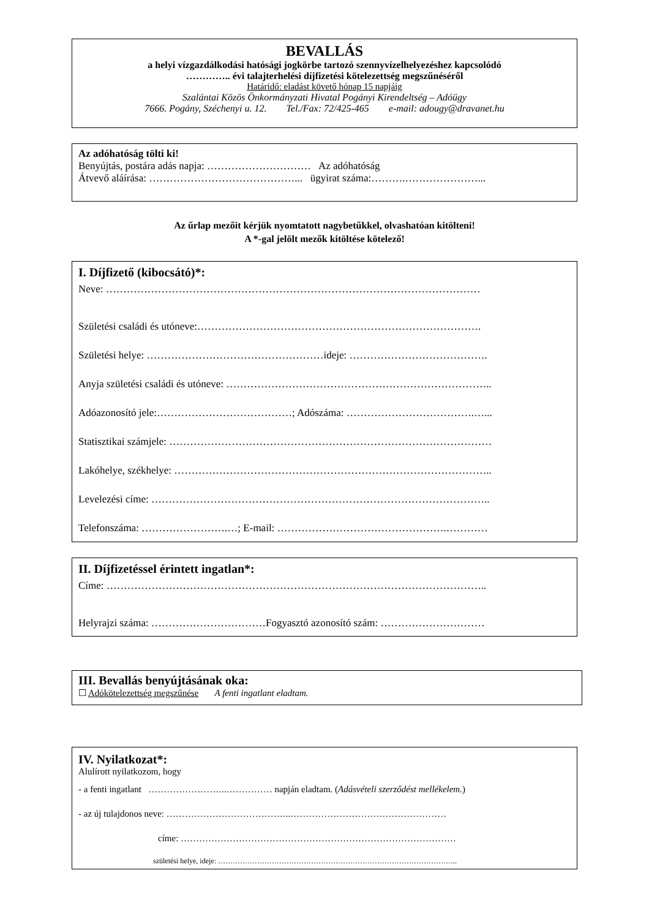BEVALLÁS
a helyi vízgazdálkodási hatósági jogkörbe tartozó szennyvízelhelyezéshez kapcsolódó
………….. évi talajterhelési díjfizetési kötelezettség megszűnéséről
Határidő: eladást követő hónap 15 napjáig
Szalántai Közös Önkormányzati Hivatal Pogányi Kirendeltség – Adóügy
7666. Pogány, Széchenyi u. 12. Tel./Fax: 72/425-465 e-mail: adougy@dravanet.hu
Az adóhatóság tölti ki!
Benyújtás, postára adás napja: ………………………… Az adóhatóság
Átvevő aláírása: ……………………………………... ügyirat száma:……….…………………...
Az űrlap mezőit kérjük nyomtatott nagybetűkkel, olvashatóan kitölteni!
A *-gal jelölt mezők kitöltése kötelező!
I. Díjfizető (kibocsátó)*:
Neve: ………………………………………………………………………………………………
Születési családi és utóneve:……………………………………………………………………….
Születési helye: ……………………………………………ideje: ………………………………….
Anyja születési családi és utóneve: …………………………………………………………………..
Adóazonosító jele:…………………………………; Adószáma: ……………………………….…...
Statisztikai számjele: …………………………………………………………………………………
Lakóhelye, székhelye: ………………………………………………………………………………..
Levelezési címe: ……………………………………………………………………………………..
Telefonszáma: …………………….…; E-mail: ………………………………………….…………
II. Díjfizetéssel érintett ingatlan*:
Címe: ………………………………………………………………………………………………..
Helyrajzi száma: ……………………………Fogyasztó azonosító szám: …………………………
III. Bevallás benyújtásának oka:
☐ Adókötelezettség megszűnése A fenti ingatlant eladtam.
IV. Nyilatkozat*:
Alulírott nyilatkozom, hogy
- a fenti ingatlant ……………………..…………… napján eladtam. (Adásvételi szerződést mellékelem.)
- az új tulajdonos neve: …………………………………..……………………………………………
címe: ………………………………………………………………………………
születési helye, ideje: ……………………………………………………………………………………..